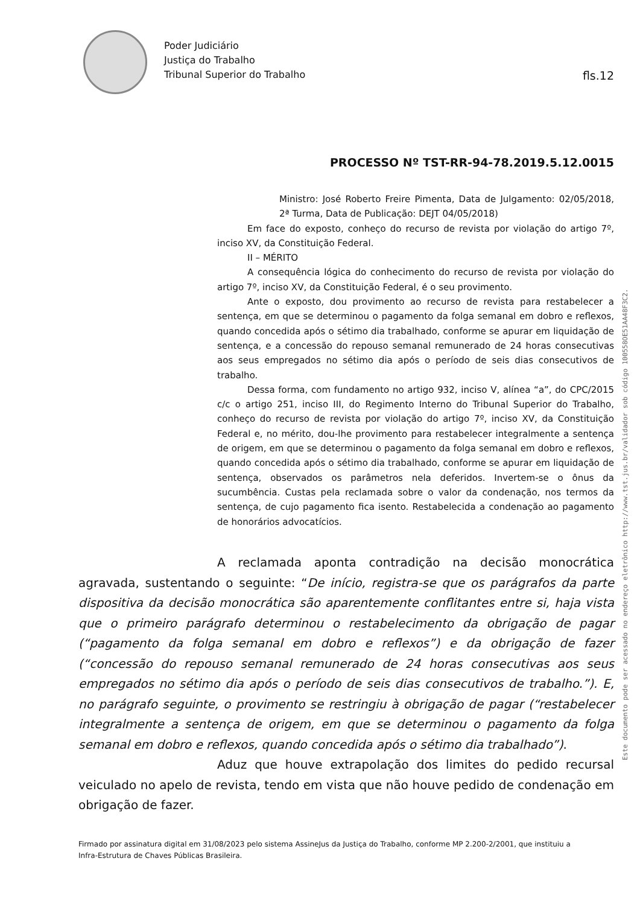Poder Judiciário
Justiça do Trabalho
Tribunal Superior do Trabalho
fls.12
PROCESSO Nº TST-RR-94-78.2019.5.12.0015
Ministro: José Roberto Freire Pimenta, Data de Julgamento: 02/05/2018, 2ª Turma, Data de Publicação: DEJT 04/05/2018)
Em face do exposto, conheço do recurso de revista por violação do artigo 7º, inciso XV, da Constituição Federal.
II – MÉRITO
A consequência lógica do conhecimento do recurso de revista por violação do artigo 7º, inciso XV, da Constituição Federal, é o seu provimento.
Ante o exposto, dou provimento ao recurso de revista para restabelecer a sentença, em que se determinou o pagamento da folga semanal em dobro e reflexos, quando concedida após o sétimo dia trabalhado, conforme se apurar em liquidação de sentença, e a concessão do repouso semanal remunerado de 24 horas consecutivas aos seus empregados no sétimo dia após o período de seis dias consecutivos de trabalho.
Dessa forma, com fundamento no artigo 932, inciso V, alínea “a”, do CPC/2015 c/c o artigo 251, inciso III, do Regimento Interno do Tribunal Superior do Trabalho, conheço do recurso de revista por violação do artigo 7º, inciso XV, da Constituição Federal e, no mérito, dou-lhe provimento para restabelecer integralmente a sentença de origem, em que se determinou o pagamento da folga semanal em dobro e reflexos, quando concedida após o sétimo dia trabalhado, conforme se apurar em liquidação de sentença, observados os parâmetros nela deferidos. Invertem-se o ônus da sucumbência. Custas pela reclamada sobre o valor da condenação, nos termos da sentença, de cujo pagamento fica isento. Restabelecida a condenação ao pagamento de honorários advocatícios.
A reclamada aponta contradição na decisão monocrática agravada, sustentando o seguinte: “De início, registra-se que os parágrafos da parte dispositiva da decisão monocrática são aparentemente conflitantes entre si, haja vista que o primeiro parágrafo determinou o restabelecimento da obrigação de pagar (“pagamento da folga semanal em dobro e reflexos”) e da obrigação de fazer (“concessão do repouso semanal remunerado de 24 horas consecutivas aos seus empregados no sétimo dia após o período de seis dias consecutivos de trabalho.”). E, no parágrafo seguinte, o provimento se restringiu à obrigação de pagar (“restabelecer integralmente a sentença de origem, em que se determinou o pagamento da folga semanal em dobro e reflexos, quando concedida após o sétimo dia trabalhado”).
Aduz que houve extrapolação dos limites do pedido recursal veiculado no apelo de revista, tendo em vista que não houve pedido de condenação em obrigação de fazer.
Firmado por assinatura digital em 31/08/2023 pelo sistema AssineJus da Justiça do Trabalho, conforme MP 2.200-2/2001, que instituiu a Infra-Estrutura de Chaves Públicas Brasileira.
Este documento pode ser acessado no endereço eletrônico http://www.tst.jus.br/validador sob código 100558OE51AA48F3C2.